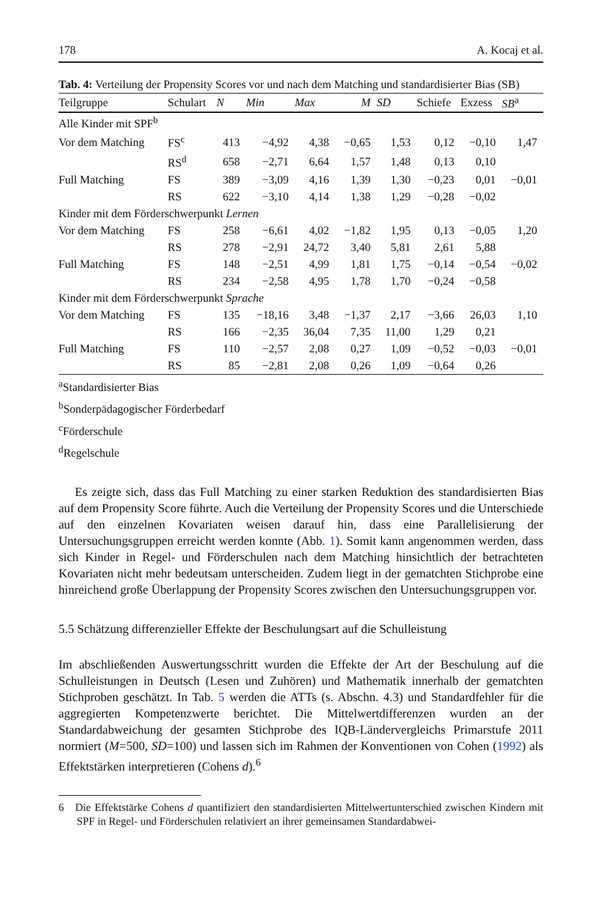178 A. Kocaj et al.
Tab. 4: Verteilung der Propensity Scores vor und nach dem Matching und standardisierter Bias (SB)
| Teilgruppe | Schulart | N | Min | Max | M | SD | Schiefe | Exzess | SB<sup>a</sup> |
| --- | --- | --- | --- | --- | --- | --- | --- | --- | --- |
| Alle Kinder mit SPF<sup>b</sup> | | | | | | | | | |
| Vor dem Matching | FS<sup>c</sup> | 413 | −4,92 | 4,38 | −0,65 | 1,53 | 0,12 | −0,10 | 1,47 |
| | RS<sup>d</sup> | 658 | −2,71 | 6,64 | 1,57 | 1,48 | 0,13 | 0,10 | |
| Full Matching | FS | 389 | −3,09 | 4,16 | 1,39 | 1,30 | −0,23 | 0,01 | −0,01 |
| | RS | 622 | −3,10 | 4,14 | 1,38 | 1,29 | −0,28 | −0,02 | |
| Kinder mit dem Förderschwerpunkt Lernen | | | | | | | | | |
| Vor dem Matching | FS | 258 | −6,61 | 4,02 | −1,82 | 1,95 | 0,13 | −0,05 | 1,20 |
| | RS | 278 | −2,91 | 24,72 | 3,40 | 5,81 | 2,61 | 5,88 | |
| Full Matching | FS | 148 | −2,51 | 4,99 | 1,81 | 1,75 | −0,14 | −0,54 | −0,02 |
| | RS | 234 | −2,58 | 4,95 | 1,78 | 1,70 | −0,24 | −0,58 | |
| Kinder mit dem Förderschwerpunkt Sprache | | | | | | | | | |
| Vor dem Matching | FS | 135 | −18,16 | 3,48 | −1,37 | 2,17 | −3,66 | 26,03 | 1,10 |
| | RS | 166 | −2,35 | 36,04 | 7,35 | 11,00 | 1,29 | 0,21 | |
| Full Matching | FS | 110 | −2,57 | 2,08 | 0,27 | 1,09 | −0,52 | −0,03 | −0,01 |
| | RS | 85 | −2,81 | 2,08 | 0,26 | 1,09 | −0,64 | 0,26 | |
<sup>a</sup> Standardisierter Bias
<sup>b</sup> Sonderpädagogischer Förderbedarf
<sup>c</sup> Förderschule
<sup>d</sup> Regelschule
Es zeigte sich, dass das Full Matching zu einer starken Reduktion des standardisierten Bias auf dem Propensity Score führte. Auch die Verteilung der Propensity Scores und die Unterschiede auf den einzelnen Kovariaten weisen darauf hin, dass eine Parallelisierung der Untersuchungsgruppen erreicht werden konnte (Abb. 1). Somit kann angenommen werden, dass sich Kinder in Regel- und Förderschulen nach dem Matching hinsichtlich der betrachteten Kovariaten nicht mehr bedeutsam unterscheiden. Zudem liegt in der gematchten Stichprobe eine hinreichend große Überlappung der Propensity Scores zwischen den Untersuchungsgruppen vor.
5.5 Schätzung differenzieller Effekte der Beschulungsart auf die Schulleistung
Im abschließenden Auswertungsschritt wurden die Effekte der Art der Beschulung auf die Schulleistungen in Deutsch (Lesen und Zuhören) und Mathematik innerhalb der gematchten Stichproben geschätzt. In Tab. 5 werden die ATTs (s. Abschn. 4.3) und Standardfehler für die aggregierten Kompetenzwerte berichtet. Die Mittelwertdifferenzen wurden an der Standardabweichung der gesamten Stichprobe des IQB-Ländervergleichs Primarstufe 2011 normiert (M=500, SD=100) und lassen sich im Rahmen der Konventionen von Cohen (1992) als Effektstärken interpretieren (Cohens d).<sup>6</sup>
6 Die Effektstärke Cohens d quantifiziert den standardisierten Mittelwertunterschied zwischen Kindern mit SPF in Regel- und Förderschulen relativiert an ihrer gemeinsamen Standardabwei-